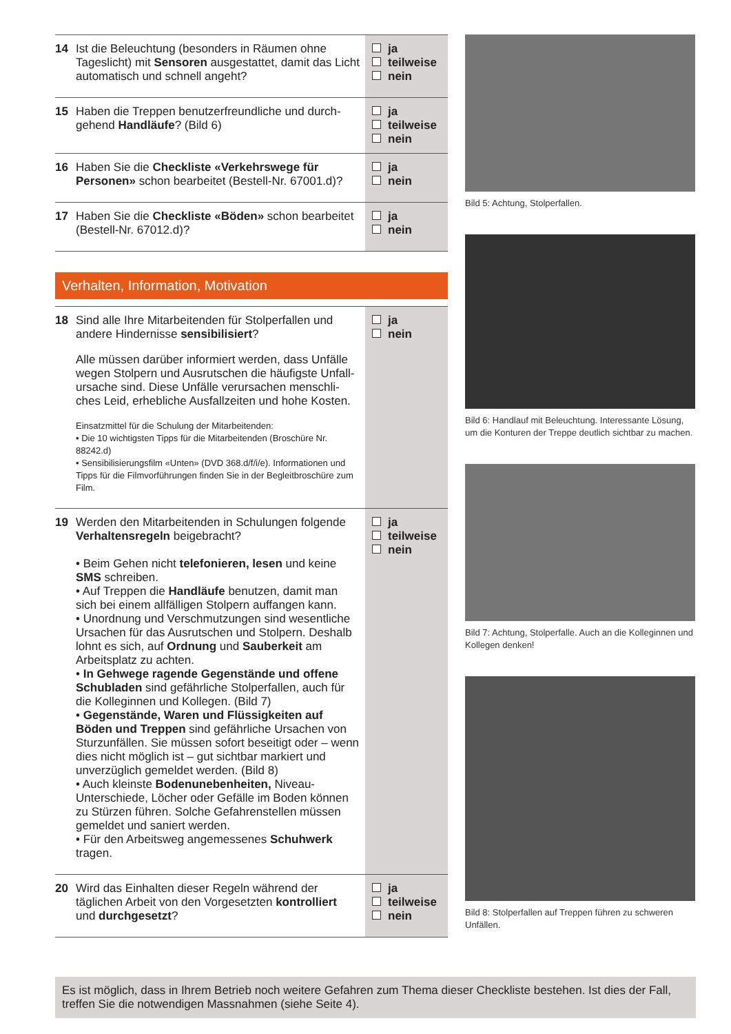| 14 Ist die Beleuchtung (besonders in Räumen ohne Tageslicht) mit Sensoren ausgestattet, damit das Licht automatisch und schnell angeht? | ja teilweise nein |
| 15 Haben die Treppen benutzerfreundliche und durch- gehend Handläufe ? (Bild 6) | ja teilweise nein |
| 16 Haben Sie die Checkliste «Verkehrswege für Personen» schon bearbeitet (Bestell-Nr. 67001.d)? | ja nein |
| 17 Haben Sie die Checkliste «Böden» schon bearbeitet (Bestell-Nr. 67012.d)? | ja nein |
Verhalten, Information, Motivation
| 18 Sind alle Ihre Mitarbeitenden für Stolperfallen und andere Hindernisse sensibilisiert ? Alle müssen darüber informiert werden, dass Unfälle wegen Stolpern und Ausrutschen die häufigste Unfall­ursache sind. Diese Unfälle verursachen menschli­ches Leid, erhebliche Ausfallzeiten und hohe Kosten. Einsatzmittel für die Schulung der Mitarbeitenden: • Die 10 wichtigsten Tipps für die Mitarbeitenden (Broschüre Nr. 88242.d) • Sensibilisierungsfilm «Unten» (DVD 368.d/f/i/e). Informationen und Tipps für die Filmvorführungen finden Sie in der Begleitbroschüre zum Film. | ja nein |
| 19 Werden den Mitarbeitenden in Schulungen folgende Verhaltensregeln beigebracht? • Beim Gehen nicht telefonieren, lesen und keine SMS schreiben. • Auf Treppen die Handläufe benutzen, damit man sich bei einem allfälligen Stolpern auffangen kann. • Unordnung und Verschmutzungen sind wesentliche Ursachen für das Ausrutschen und Stolpern. Deshalb lohnt es sich, auf Ordnung und Sauberkeit am Arbeitsplatz zu achten. • In Gehwege ragende Gegenstände und offene Schubladen sind gefährliche Stolperfallen, auch für die Kolleginnen und Kollegen. (Bild 7) • Gegenstände, Waren und Flüssigkeiten auf Böden und Treppen sind gefährliche Ursachen von Sturzunfällen. Sie müssen sofort beseitigt oder – wenn dies nicht möglich ist – gut sichtbar markiert und unverzüglich gemeldet werden. (Bild 8) • Auch kleinste Bodenunebenheiten, Niveau-Unterschiede, Löcher oder Gefälle im Boden können zu Stürzen führen. Solche Gefahrenstellen müssen gemeldet und saniert werden. • Für den Arbeitsweg angemessenes Schuhwerk tragen. | ja teilweise nein |
| 20 Wird das Einhalten dieser Regeln während der täglichen Arbeit von den Vorgesetzten kontrolliert und durchgesetzt ? | ja teilweise nein |
Bild 5: Achtung, Stolperfallen.
Bild 6: Handlauf mit Beleuchtung. Interessante Lösung, um die Konturen der Treppe deutlich sicht­bar zu machen.
Bild 7: Achtung, Stolperfalle. Auch an die Kollegin­nen und Kollegen denken!
Bild 8: Stolperfallen auf Treppen führen zu schweren Unfällen.
Es ist möglich, dass in Ihrem Betrieb noch weitere Gefahren zum Thema dieser Checkliste bestehen. Ist dies der Fall, treffen Sie die notwendigen Massnahmen (siehe Seite 4).